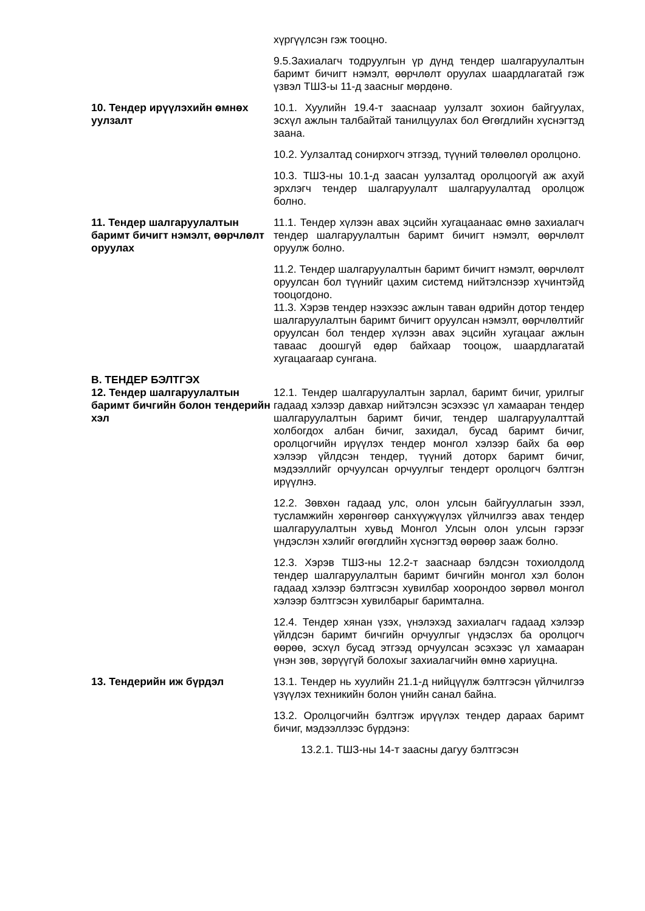хүргүүлсэн гэж тооцно.
9.5.Захиалагч тодруулгын үр дүнд тендер шалгаруулалтын баримт бичигт нэмэлт, өөрчлөлт оруулах шаардлагатай гэж үзвэл ТШЗ-ы 11-д заасныг мөрдөнө.
10. Тендер ирүүлэхийн өмнөх уулзалт
10.1. Хуулийн 19.4-т зааснаар уулзалт зохион байгуулах, эсхүл ажлын талбайтай танилцуулах бол Өгөгдлийн хүснэгтэд заана.
10.2. Уулзалтад сонирхогч этгээд, түүний төлөөлөл оролцоно.
10.3. ТШЗ-ны 10.1-д заасан уулзалтад оролцоогүй аж ахуй эрхлэгч тендер шалгаруулалт шалгаруулалтад оролцож болно.
11. Тендер шалгаруулалтын баримт бичигт нэмэлт, өөрчлөлт оруулах
11.1. Тендер хүлээн авах эцсийн хугацаанаас өмнө захиалагч тендер шалгаруулалтын баримт бичигт нэмэлт, өөрчлөлт оруулж болно.
11.2. Тендер шалгаруулалтын баримт бичигт нэмэлт, өөрчлөлт оруулсан бол түүнийг цахим системд нийтэлснээр хүчинтэйд тооцогдоно.
11.3. Хэрэв тендер нээхээс ажлын таван өдрийн дотор тендер шалгаруулалтын баримт бичигт оруулсан нэмэлт, өөрчлөлтийг оруулсан бол тендер хүлээн авах эцсийн хугацааг ажлын таваас доошгүй өдөр байхаар тооцож, шаардлагатай хугацаагаар сунгана.
В. ТЕНДЕР БЭЛТГЭХ
12. Тендер шалгаруулалтын баримт бичгийн болон тендерийн хэл
12.1. Тендер шалгаруулалтын зарлал, баримт бичиг, урилгыг гадаад хэлээр давхар нийтэлсэн эсэхээс үл хамааран тендер шалгаруулалтын баримт бичиг, тендер шалгаруулалттай холбогдох албан бичиг, захидал, бусад баримт бичиг, оролцогчийн ирүүлэх тендер монгол хэлээр байх ба өөр хэлээр үйлдсэн тендер, түүний доторх баримт бичиг, мэдээллийг орчуулсан орчуулгыг тендерт оролцогч бэлтгэн ирүүлнэ.
12.2. Зөвхөн гадаад улс, олон улсын байгууллагын зээл, тусламжийн хөрөнгөөр санхүүжүүлэх үйлчилгээ авах тендер шалгаруулалтын хувьд Монгол Улсын олон улсын гэрээг үндэслэн хэлийг өгөгдлийн хүснэгтэд өөрөөр зааж болно.
12.3. Хэрэв ТШЗ-ны 12.2-т зааснаар бэлдсэн тохиолдолд тендер шалгаруулалтын баримт бичгийн монгол хэл болон гадаад хэлээр бэлтгэсэн хувилбар хоорондоо зөрвөл монгол хэлээр бэлтгэсэн хувилбарыг баримтална.
12.4. Тендер хянан үзэх, үнэлэхэд захиалагч гадаад хэлээр үйлдсэн баримт бичгийн орчуулгыг үндэслэх ба оролцогч өөрөө, эсхүл бусад этгээд орчуулсан эсэхээс үл хамааран үнэн зөв, зөрүүгүй болохыг захиалагчийн өмнө хариуцна.
13. Тендерийн иж бүрдэл 13.1. Тендер нь хуулийн 21.1-д нийцүүлж бэлтгэсэн үйлчилгээ үзүүлэх техникийн болон үнийн санал байна.
13.2. Оролцогчийн бэлтгэж ирүүлэх тендер дараах баримт бичиг, мэдээллээс бүрдэнэ:
13.2.1. ТШЗ-ны 14-т заасны дагуу бэлтгэсэн